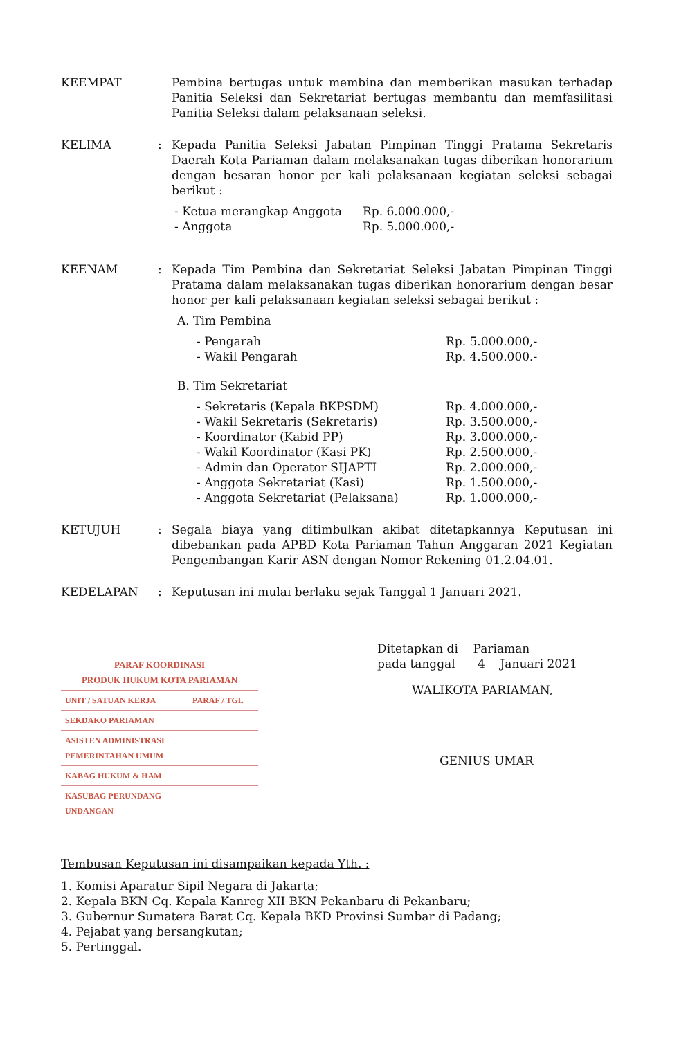KEEMPAT Pembina bertugas untuk membina dan memberikan masukan terhadap Panitia Seleksi dan Sekretariat bertugas membantu dan memfasilitasi Panitia Seleksi dalam pelaksanaan seleksi.
KELIMA : Kepada Panitia Seleksi Jabatan Pimpinan Tinggi Pratama Sekretaris Daerah Kota Pariaman dalam melaksanakan tugas diberikan honorarium dengan besaran honor per kali pelaksanaan kegiatan seleksi sebagai berikut :
- Ketua merangkap Anggota
Rp. 6.000.000,-
- Anggota
Rp. 5.000.000,-
KEENAM : Kepada Tim Pembina dan Sekretariat Seleksi Jabatan Pimpinan Tinggi Pratama dalam melaksanakan tugas diberikan honorarium dengan besar honor per kali pelaksanaan kegiatan seleksi sebagai berikut :
A. Tim Pembina
- Pengarah
Rp. 5.000.000,-
- Wakil Pengarah
Rp. 4.500.000.-
B. Tim Sekretariat
- Sekretaris (Kepala BKPSDM)
Rp. 4.000.000,-
- Wakil Sekretaris (Sekretaris)
Rp. 3.500.000,-
- Koordinator (Kabid PP)
Rp. 3.000.000,-
- Wakil Koordinator (Kasi PK)
Rp. 2.500.000,-
- Admin dan Operator SIJAPTI
Rp. 2.000.000,-
- Anggota Sekretariat (Kasi)
Rp. 1.500.000,-
- Anggota Sekretariat (Pelaksana)
Rp. 1.000.000,-
KETUJUH : Segala biaya yang ditimbulkan akibat ditetapkannya Keputusan ini dibebankan pada APBD Kota Pariaman Tahun Anggaran 2021 Kegiatan Pengembangan Karir ASN dengan Nomor Rekening 01.2.04.01.
KEDELAPAN : Keputusan ini mulai berlaku sejak Tanggal 1 Januari 2021.
| PARAF KOORDINASI PRODUK HUKUM KOTA PARIAMAN | |
| --- | --- |
| UNIT / SATUAN KERJA | PARAF / TGL |
| SEKDAKO PARIAMAN | |
| ASISTEN ADMINISTRASI PEMERINTAHAN UMUM | |
| KABAG HUKUM & HAM | |
| KASUBAG PERUNDANG UNDANGAN | |
Ditetapkan di Pariaman
pada tanggal 4 Januari 2021
WALIKOTA PARIAMAN,
GENIUS UMAR
Tembusan Keputusan ini disampaikan kepada Yth. :
1. Komisi Aparatur Sipil Negara di Jakarta;
2. Kepala BKN Cq. Kepala Kanreg XII BKN Pekanbaru di Pekanbaru;
3. Gubernur Sumatera Barat Cq. Kepala BKD Provinsi Sumbar di Padang;
4. Pejabat yang bersangkutan;
5. Pertinggal.